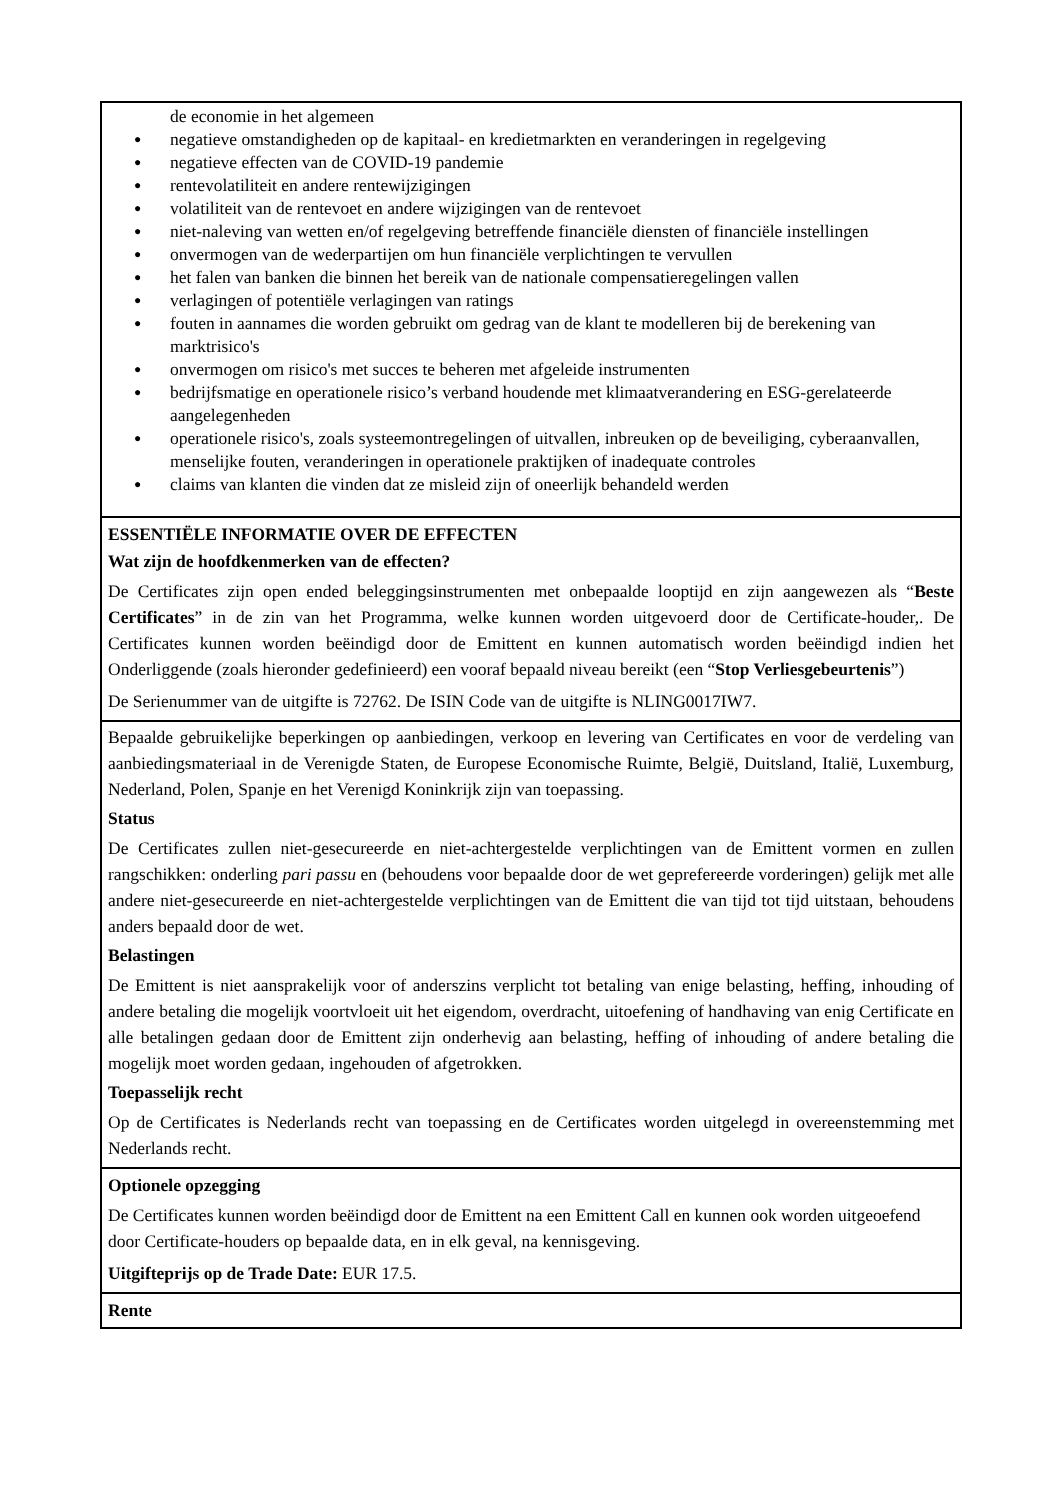de economie in het algemeen
negatieve omstandigheden op de kapitaal- en kredietmarkten en veranderingen in regelgeving
negatieve effecten van de COVID-19 pandemie
rentevolatiliteit en andere rentewijzigingen
volatiliteit van de rentevoet en andere wijzigingen van de rentevoet
niet-naleving van wetten en/of regelgeving betreffende financiële diensten of financiële instellingen
onvermogen van de wederpartijen om hun financiële verplichtingen te vervullen
het falen van banken die binnen het bereik van de nationale compensatieregelingen vallen
verlagingen of potentiële verlagingen van ratings
fouten in aannames die worden gebruikt om gedrag van de klant te modelleren bij de berekening van marktrisico's
onvermogen om risico's met succes te beheren met afgeleide instrumenten
bedrijfsmatige en operationele risico’s verband houdende met klimaatverandering en ESG-gerelateerde aangelegenheden
operationele risico's, zoals systeemontregelingen of uitvallen, inbreuken op de beveiliging, cyberaanvallen, menselijke fouten, veranderingen in operationele praktijken of inadequate controles
claims van klanten die vinden dat ze misleid zijn of oneerlijk behandeld werden
ESSENTIËLE INFORMATIE OVER DE EFFECTEN
Wat zijn de hoofdkenmerken van de effecten?
De Certificates zijn open ended beleggingsinstrumenten met onbepaalde looptijd en zijn aangewezen als “Beste Certificates” in de zin van het Programma, welke kunnen worden uitgevoerd door de Certificate-houder,. De Certificates kunnen worden beëindigd door de Emittent en kunnen automatisch worden beëindigd indien het Onderliggende (zoals hieronder gedefinieerd) een vooraf bepaald niveau bereikt (een “Stop Verliesgebeurtenis”)
De Serienummer van de uitgifte is 72762. De ISIN Code van de uitgifte is NLING0017IW7.
Bepaalde gebruikelijke beperkingen op aanbiedingen, verkoop en levering van Certificates en voor de verdeling van aanbiedingsmateriaal in de Verenigde Staten, de Europese Economische Ruimte, België, Duitsland, Italië, Luxemburg, Nederland, Polen, Spanje en het Verenigd Koninkrijk zijn van toepassing.
Status
De Certificates zullen niet-gesecureerde en niet-achtergestelde verplichtingen van de Emittent vormen en zullen rangschikken: onderling pari passu en (behoudens voor bepaalde door de wet geprefereerde vorderingen) gelijk met alle andere niet-gesecureerde en niet-achtergestelde verplichtingen van de Emittent die van tijd tot tijd uitstaan, behoudens anders bepaald door de wet.
Belastingen
De Emittent is niet aansprakelijk voor of anderszins verplicht tot betaling van enige belasting, heffing, inhouding of andere betaling die mogelijk voortvloeit uit het eigendom, overdracht, uitoefening of handhaving van enig Certificate en alle betalingen gedaan door de Emittent zijn onderhevig aan belasting, heffing of inhouding of andere betaling die mogelijk moet worden gedaan, ingehouden of afgetrokken.
Toepasselijk recht
Op de Certificates is Nederlands recht van toepassing en de Certificates worden uitgelegd in overeenstemming met Nederlands recht.
Optionele opzegging
De Certificates kunnen worden beëindigd door de Emittent na een Emittent Call en kunnen ook worden uitgeoefend door Certificate-houders op bepaalde data, en in elk geval, na kennisgeving.
Uitgifteprijs op de Trade Date: EUR 17.5.
Rente